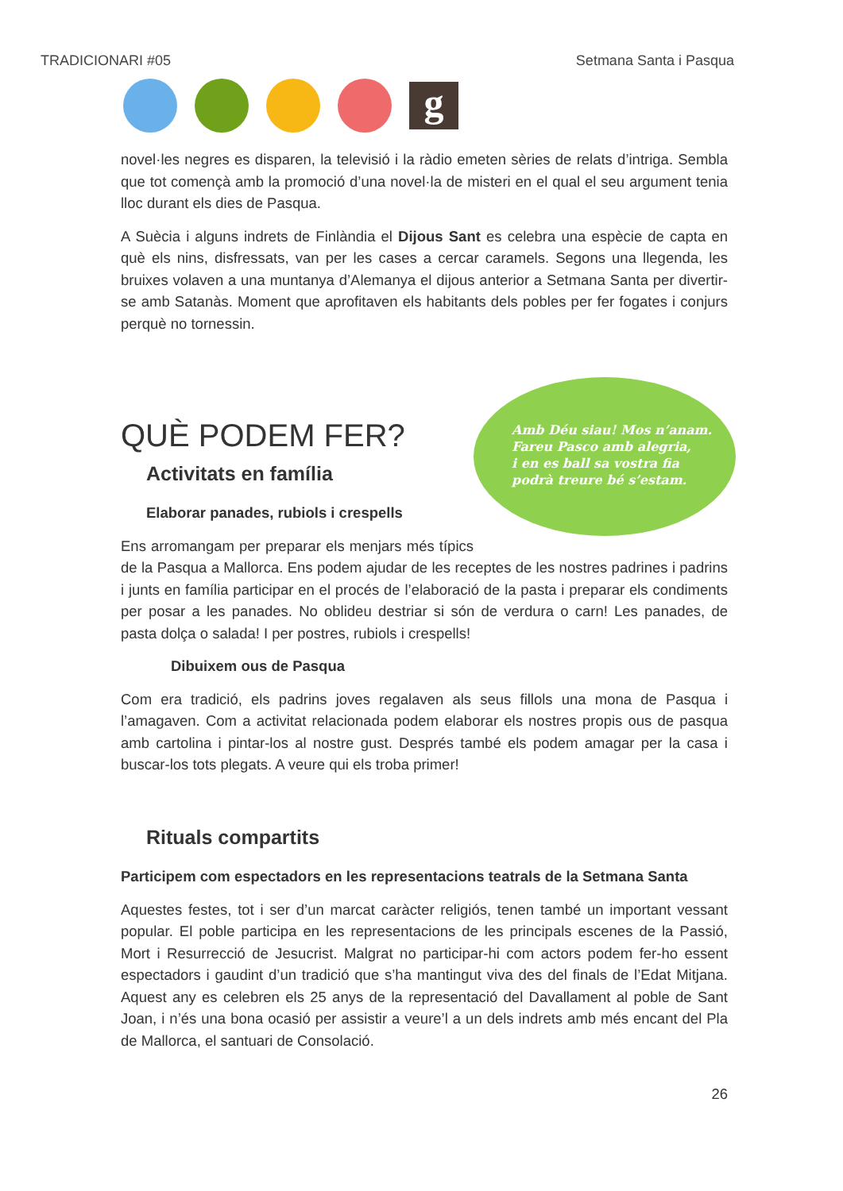TRADICIONARI #05 Setmana Santa i Pasqua
g
novel·les negres es disparen, la televisió i la ràdio emeten sèries de relats d’intriga. Sembla que tot començà amb la promoció d’una novel·la de misteri en el qual el seu argument tenia lloc durant els dies de Pasqua.
A Suècia i alguns indrets de Finlàndia el Dijous Sant es celebra una espècie de capta en què els nins, disfressats, van per les cases a cercar caramels. Segons una llegenda, les bruixes volaven a una muntanya d’Alemanya el dijous anterior a Setmana Santa per divertir-se amb Satanàs. Moment que aprofitaven els habitants dels pobles per fer fogates i conjurs perquè no tornessin.
Amb Déu siau! Mos n’anam.
Fareu Pasco amb alegria,
i en es ball sa vostra fia
podrà treure bé s’estam.
QUÈ PODEM FER?
Activitats en família
Elaborar panades, rubiols i crespells
Ens arromangam per preparar els menjars més típics de la Pasqua a Mallorca. Ens podem ajudar de les receptes de les nostres padrines i padrins i junts en família participar en el procés de l’elaboració de la pasta i preparar els condiments per posar a les panades. No oblideu destriar si són de verdura o carn! Les panades, de pasta dolça o salada! I per postres, rubiols i crespells!
Dibuixem ous de Pasqua
Com era tradició, els padrins joves regalaven als seus fillols una mona de Pasqua i l’amagaven. Com a activitat relacionada podem elaborar els nostres propis ous de pasqua amb cartolina i pintar-los al nostre gust. Després també els podem amagar per la casa i buscar-los tots plegats. A veure qui els troba primer!
Rituals compartits
Participem com espectadors en les representacions teatrals de la Setmana Santa
Aquestes festes, tot i ser d’un marcat caràcter religiós, tenen també un important vessant popular. El poble participa en les representacions de les principals escenes de la Passió, Mort i Resurrecció de Jesucrist. Malgrat no participar-hi com actors podem fer-ho essent espectadors i gaudint d’un tradició que s’ha mantingut viva des del finals de l’Edat Mitjana. Aquest any es celebren els 25 anys de la representació del Davallament al poble de Sant Joan, i n’és una bona ocasió per assistir a veure’l a un dels indrets amb més encant del Pla de Mallorca, el santuari de Consolació.
26